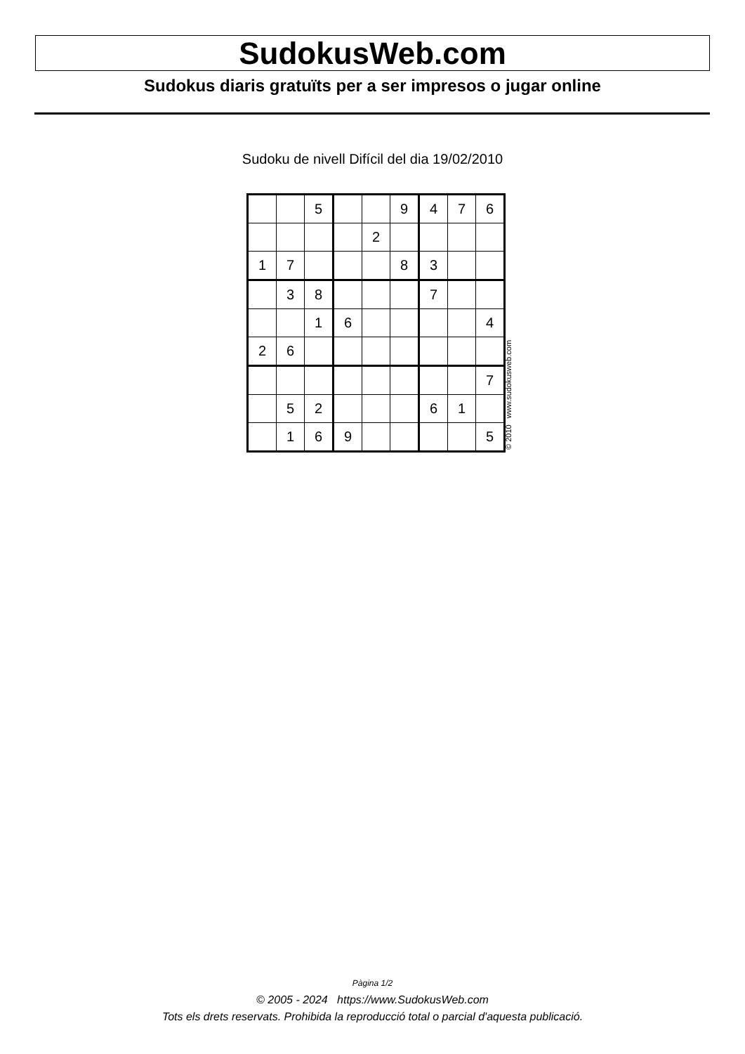SudokusWeb.com
Sudokus diaris gratuïts per a ser impresos o jugar online
Sudoku de nivell Difícil del dia 19/02/2010
| | | 5 | | | 9 | 4 | 7 | 6 |
| | | | | 2 | | | | |
| 1 | 7 | | | | 8 | 3 | | |
| | 3 | 8 | | | | 7 | | |
| | | 1 | 6 | | | | | 4 |
| 2 | 6 | | | | | | | |
| | | | | | | | | 7 |
| | 5 | 2 | | | | 6 | 1 | |
| | 1 | 6 | 9 | | | | | 5 |
© 2010 www.sudokusweb.com
Pàgina 1/2
© 2005 - 2024 https://www.SudokusWeb.com
Tots els drets reservats. Prohibida la reproducció total o parcial d'aquesta publicació.